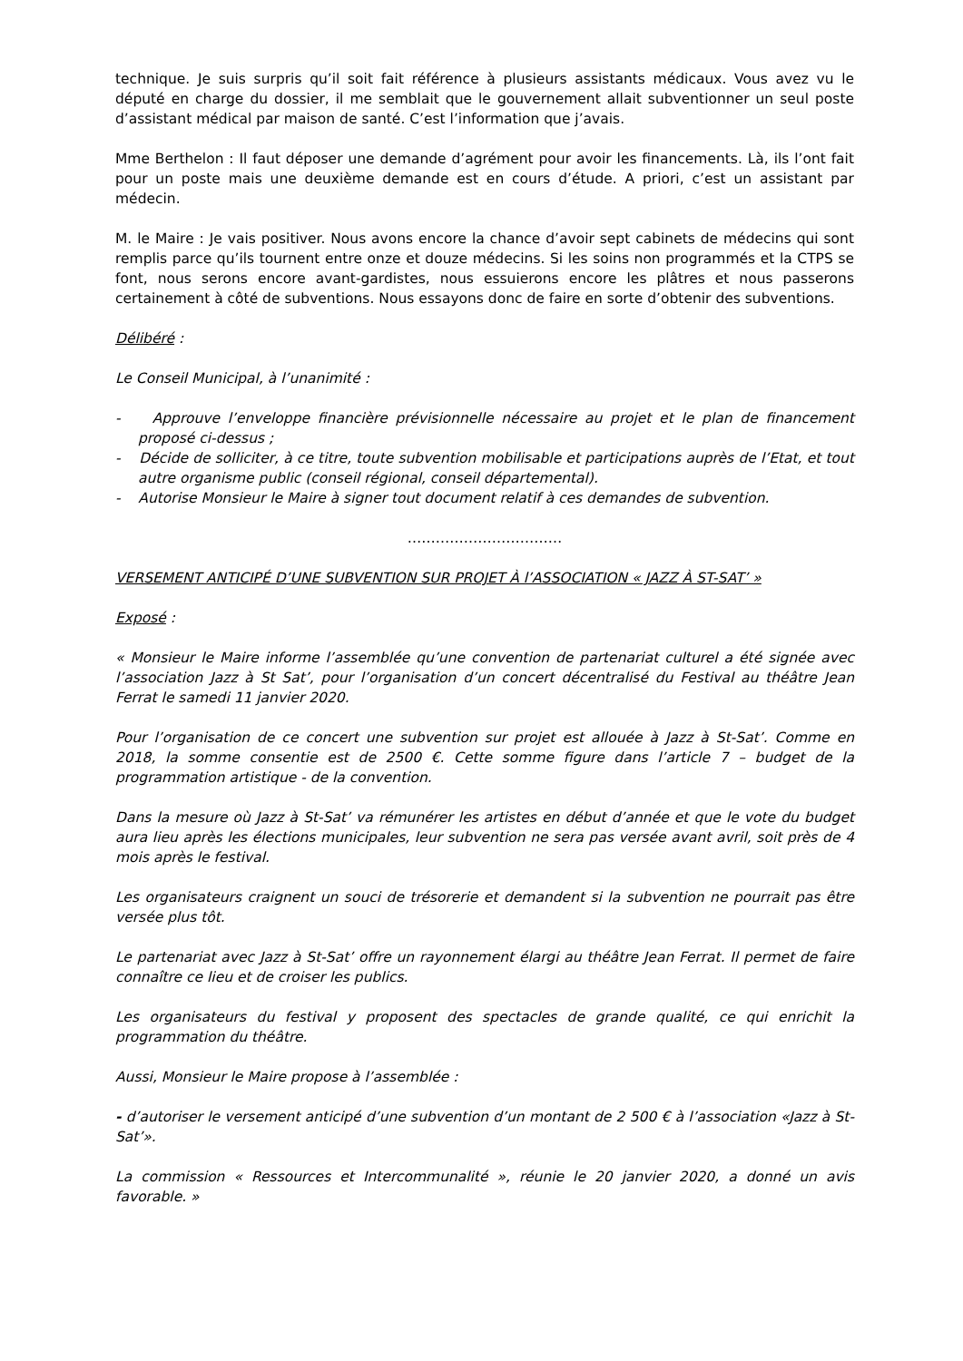technique. Je suis surpris qu’il soit fait référence à plusieurs assistants médicaux. Vous avez vu le député en charge du dossier, il me semblait que le gouvernement allait subventionner un seul poste d’assistant médical par maison de santé. C’est l’information que j’avais.
Mme Berthelon : Il faut déposer une demande d’agrément pour avoir les financements. Là, ils l’ont fait pour un poste mais une deuxième demande est en cours d’étude. A priori, c’est un assistant par médecin.
M. le Maire : Je vais positiver. Nous avons encore la chance d’avoir sept cabinets de médecins qui sont remplis parce qu’ils tournent entre onze et douze médecins. Si les soins non programmés et la CTPS se font, nous serons encore avant-gardistes, nous essuierons encore les plâtres et nous passerons certainement à côté de subventions. Nous essayons donc de faire en sorte d’obtenir des subventions.
Délibéré :
Le Conseil Municipal, à l’unanimité :
- Approuve l’enveloppe financière prévisionnelle nécessaire au projet et le plan de financement proposé ci-dessus ;
- Décide de solliciter, à ce titre, toute subvention mobilisable et participations auprès de l’Etat, et tout autre organisme public (conseil régional, conseil départemental).
- Autorise Monsieur le Maire à signer tout document relatif à ces demandes de subvention.
……………………………
VERSEMENT ANTICIPÉ D’UNE SUBVENTION SUR PROJET À l’ASSOCIATION « JAZZ À ST-SAT’ »
Exposé :
« Monsieur le Maire informe l’assemblée qu’une convention de partenariat culturel a été signée avec l’association Jazz à St Sat’, pour l’organisation d’un concert décentralisé du Festival au théâtre Jean Ferrat le samedi 11 janvier 2020.
Pour l’organisation de ce concert une subvention sur projet est allouée à Jazz à St-Sat’. Comme en 2018, la somme consentie est de 2500 €. Cette somme figure dans l’article 7 – budget de la programmation artistique - de la convention.
Dans la mesure où Jazz à St-Sat’ va rémunérer les artistes en début d’année et que le vote du budget aura lieu après les élections municipales, leur subvention ne sera pas versée avant avril, soit près de 4 mois après le festival.
Les organisateurs craignent un souci de trésorerie et demandent si la subvention ne pourrait pas être versée plus tôt.
Le partenariat avec Jazz à St-Sat’ offre un rayonnement élargi au théâtre Jean Ferrat. Il permet de faire connaître ce lieu et de croiser les publics.
Les organisateurs du festival y proposent des spectacles de grande qualité, ce qui enrichit la programmation du théâtre.
Aussi, Monsieur le Maire propose à l’assemblée :
- d’autoriser le versement anticipé d’une subvention d’un montant de 2 500 € à l’association «Jazz à St-Sat’».
La commission « Ressources et Intercommunalité », réunie le 20 janvier 2020, a donné un avis favorable. »